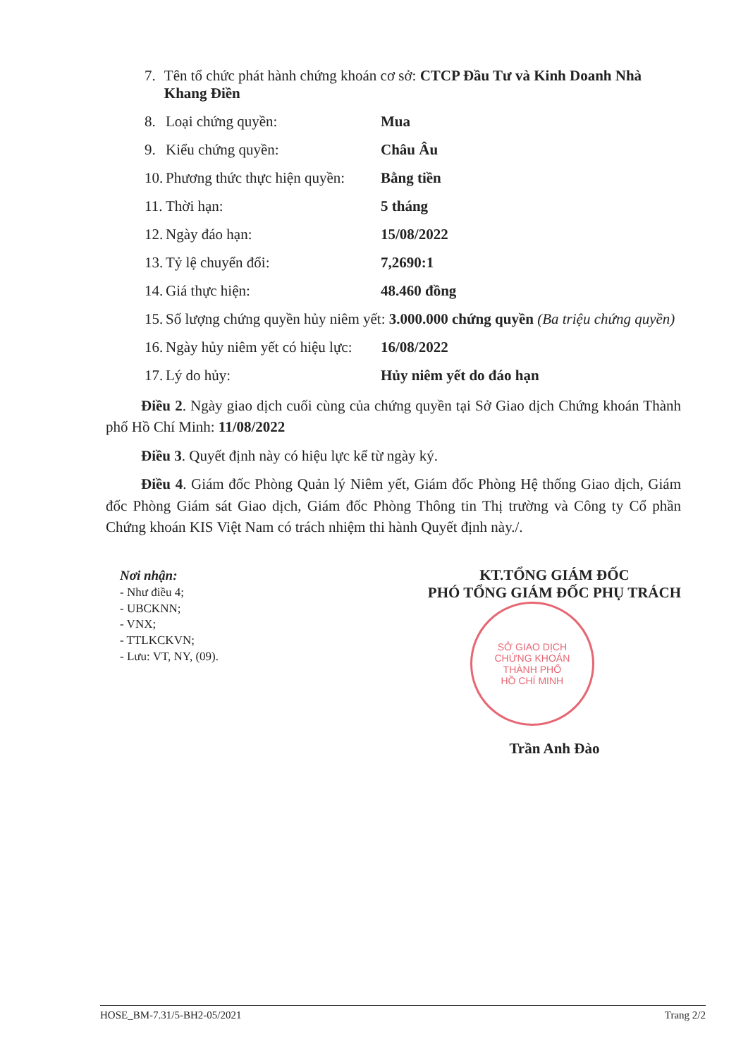7. Tên tổ chức phát hành chứng khoán cơ sở: CTCP Đầu Tư và Kinh Doanh Nhà Khang Điền
8. Loại chứng quyền: Mua
9. Kiểu chứng quyền: Châu Âu
10. Phương thức thực hiện quyền: Bằng tiền
11. Thời hạn: 5 tháng
12. Ngày đáo hạn: 15/08/2022
13. Tỷ lệ chuyển đổi: 7,2690:1
14. Giá thực hiện: 48.460 đồng
15. Số lượng chứng quyền hủy niêm yết: 3.000.000 chứng quyền (Ba triệu chứng quyền)
16. Ngày hủy niêm yết có hiệu lực: 16/08/2022
17. Lý do hủy: Hủy niêm yết do đáo hạn
Điều 2. Ngày giao dịch cuối cùng của chứng quyền tại Sở Giao dịch Chứng khoán Thành phố Hồ Chí Minh: 11/08/2022
Điều 3. Quyết định này có hiệu lực kể từ ngày ký.
Điều 4. Giám đốc Phòng Quản lý Niêm yết, Giám đốc Phòng Hệ thống Giao dịch, Giám đốc Phòng Giám sát Giao dịch, Giám đốc Phòng Thông tin Thị trường và Công ty Cổ phần Chứng khoán KIS Việt Nam có trách nhiệm thi hành Quyết định này./.
Nơi nhận:
- Như điều 4;
- UBCKNN;
- VNX;
- TTLKCKVN;
- Lưu: VT, NY, (09).
KT.TỔNG GIÁM ĐỐC
PHÓ TỔNG GIÁM ĐỐC PHỤ TRÁCH
SỞ GIAO DỊCH
CHỨNG KHOÁN
THÀNH PHỐ
HỒ CHÍ MINH
Trần Anh Đào
HOSE_BM-7.31/5-BH2-05/2021 Trang 2/2